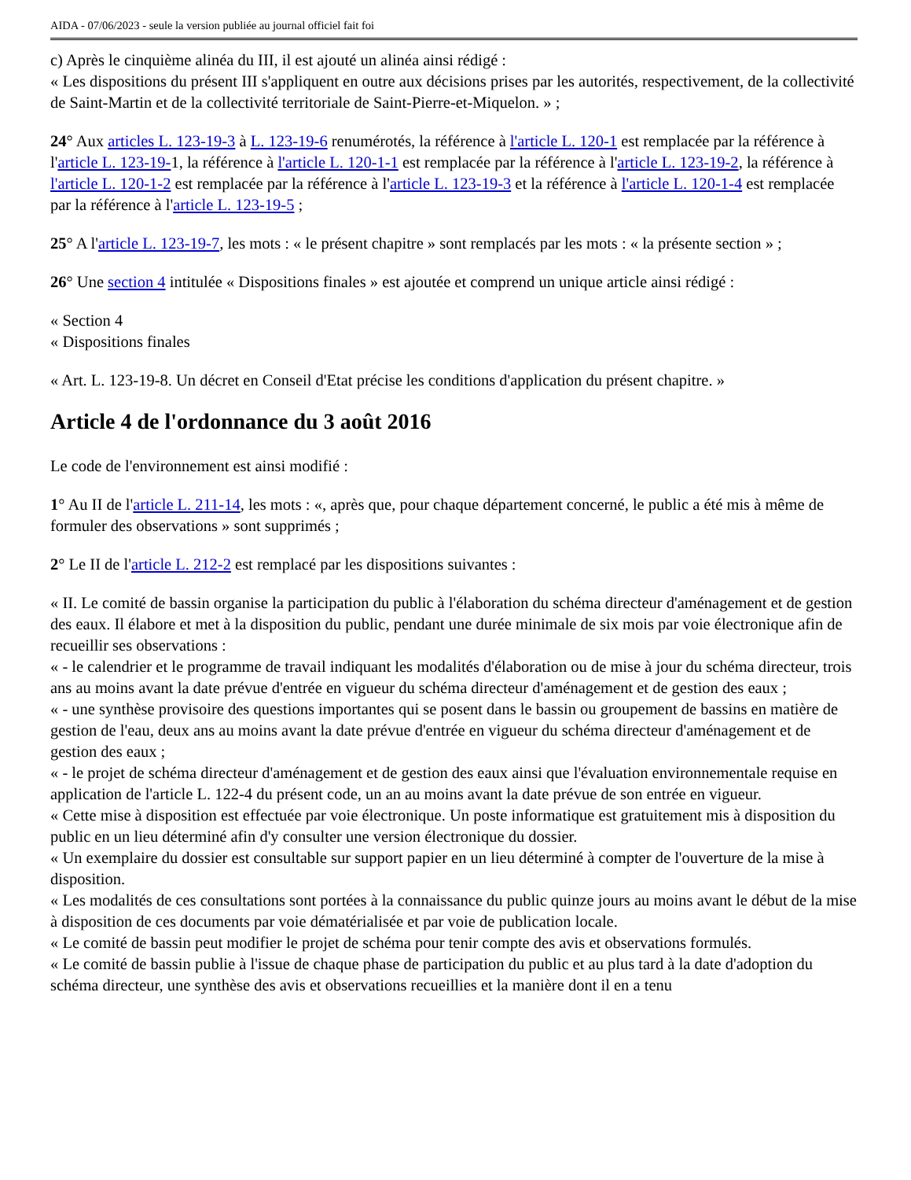AIDA - 07/06/2023 - seule la version publiée au journal officiel fait foi
c) Après le cinquième alinéa du III, il est ajouté un alinéa ainsi rédigé :
« Les dispositions du présent III s'appliquent en outre aux décisions prises par les autorités, respectivement, de la collectivité de Saint-Martin et de la collectivité territoriale de Saint-Pierre-et-Miquelon. » ;
24° Aux articles L. 123-19-3 à L. 123-19-6 renumérotés, la référence à l'article L. 120-1 est remplacée par la référence à l'article L. 123-19-1, la référence à l'article L. 120-1-1 est remplacée par la référence à l'article L. 123-19-2, la référence à l'article L. 120-1-2 est remplacée par la référence à l'article L. 123-19-3 et la référence à l'article L. 120-1-4 est remplacée par la référence à l'article L. 123-19-5 ;
25° A l'article L. 123-19-7, les mots : « le présent chapitre » sont remplacés par les mots : « la présente section » ;
26° Une section 4 intitulée « Dispositions finales » est ajoutée et comprend un unique article ainsi rédigé :
« Section 4
« Dispositions finales
« Art. L. 123-19-8. Un décret en Conseil d'Etat précise les conditions d'application du présent chapitre. »
Article 4 de l'ordonnance du 3 août 2016
Le code de l'environnement est ainsi modifié :
1° Au II de l'article L. 211-14, les mots : «, après que, pour chaque département concerné, le public a été mis à même de formuler des observations » sont supprimés ;
2° Le II de l'article L. 212-2 est remplacé par les dispositions suivantes :
« II. Le comité de bassin organise la participation du public à l'élaboration du schéma directeur d'aménagement et de gestion des eaux. Il élabore et met à la disposition du public, pendant une durée minimale de six mois par voie électronique afin de recueillir ses observations :
« - le calendrier et le programme de travail indiquant les modalités d'élaboration ou de mise à jour du schéma directeur, trois ans au moins avant la date prévue d'entrée en vigueur du schéma directeur d'aménagement et de gestion des eaux ;
« - une synthèse provisoire des questions importantes qui se posent dans le bassin ou groupement de bassins en matière de gestion de l'eau, deux ans au moins avant la date prévue d'entrée en vigueur du schéma directeur d'aménagement et de gestion des eaux ;
« - le projet de schéma directeur d'aménagement et de gestion des eaux ainsi que l'évaluation environnementale requise en application de l'article L. 122-4 du présent code, un an au moins avant la date prévue de son entrée en vigueur.
« Cette mise à disposition est effectuée par voie électronique. Un poste informatique est gratuitement mis à disposition du public en un lieu déterminé afin d'y consulter une version électronique du dossier.
« Un exemplaire du dossier est consultable sur support papier en un lieu déterminé à compter de l'ouverture de la mise à disposition.
« Les modalités de ces consultations sont portées à la connaissance du public quinze jours au moins avant le début de la mise à disposition de ces documents par voie dématérialisée et par voie de publication locale.
« Le comité de bassin peut modifier le projet de schéma pour tenir compte des avis et observations formulés.
« Le comité de bassin publie à l'issue de chaque phase de participation du public et au plus tard à la date d'adoption du schéma directeur, une synthèse des avis et observations recueillies et la manière dont il en a tenu